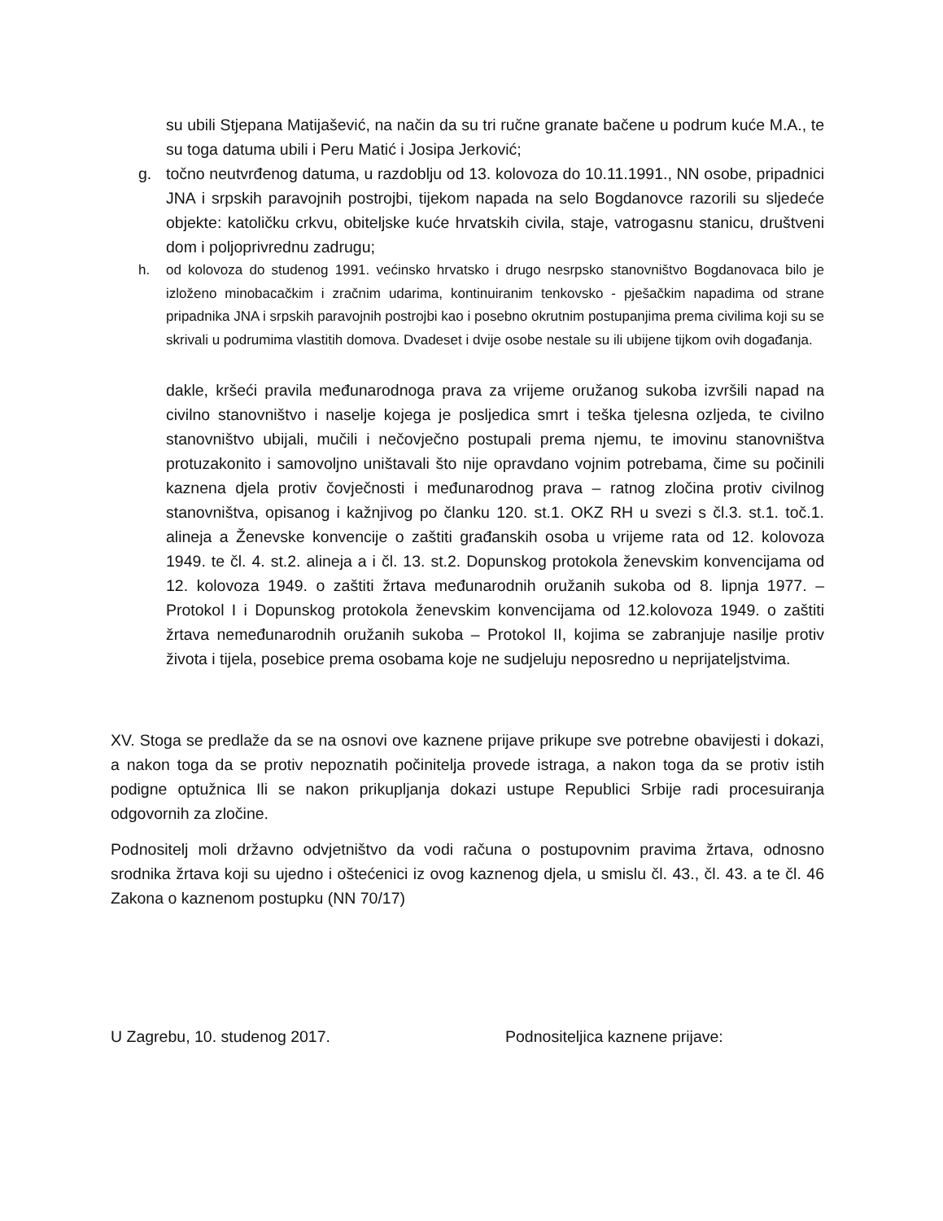su ubili Stjepana Matijašević, na način da su tri ručne granate bačene u podrum kuće M.A., te su toga datuma ubili i Peru Matić i Josipa Jerković;
g. točno neutvrđenog datuma, u razdoblju od 13. kolovoza do 10.11.1991., NN osobe, pripadnici JNA i srpskih paravojnih postrojbi, tijekom napada na selo Bogdanovce razorili su sljedeće objekte: katoličku crkvu, obiteljske kuće hrvatskih civila, staje, vatrogasnu stanicu, društveni dom i poljoprivrednu zadrugu;
h. od kolovoza do studenog 1991. većinsko hrvatsko i drugo nesrpsko stanovništvo Bogdanovaca bilo je izloženo minobacačkim i zračnim udarima, kontinuiranim tenkovsko - pješačkim napadima od strane pripadnika JNA i srpskih paravojnih postrojbi kao i posebno okrutnim postupanjima prema civilima koji su se skrivali u podrumima vlastitih domova. Dvadeset i dvije osobe nestale su ili ubijene tijkom ovih događanja.
dakle, kršeći pravila međunarodnoga prava za vrijeme oružanog sukoba izvršili napad na civilno stanovništvo i naselje kojega je posljedica smrt i teška tjelesna ozljeda, te civilno stanovništvo ubijali, mučili i nečovječno postupali prema njemu, te imovinu stanovništva protuzakonito i samovoljno uništavali što nije opravdano vojnim potrebama, čime su počinili kaznena djela protiv čovječnosti i međunarodnog prava – ratnog zločina protiv civilnog stanovništva, opisanog i kažnjivog po članku 120. st.1. OKZ RH u svezi s čl.3. st.1. toč.1. alineja a Ženevske konvencije o zaštiti građanskih osoba u vrijeme rata od 12. kolovoza 1949. te čl. 4. st.2. alineja a i čl. 13. st.2. Dopunskog protokola ženevskim konvencijama od 12. kolovoza 1949. o zaštiti žrtava međunarodnih oružanih sukoba od 8. lipnja 1977. – Protokol I i Dopunskog protokola ženevskim konvencijama od 12.kolovoza 1949. o zaštiti žrtava nemeđunarodnih oružanih sukoba – Protokol II, kojima se zabranjuje nasilje protiv života i tijela, posebice prema osobama koje ne sudjeluju neposredno u neprijateljstvima.
XV. Stoga se predlaže da se na osnovi ove kaznene prijave prikupe sve potrebne obavijesti i dokazi, a nakon toga da se protiv nepoznatih počinitelja provede istraga, a nakon toga da se protiv istih podigne optužnica Ili se nakon prikupljanja dokazi ustupe Republici Srbije radi procesuiranja odgovornih za zločine.
Podnositelj moli državno odvjetništvo da vodi računa o postupovnim pravima žrtava, odnosno srodnika žrtava koji su ujedno i oštećenici iz ovog kaznenog djela, u smislu čl. 43., čl. 43. a te čl. 46 Zakona o kaznenom postupku (NN 70/17)
U Zagrebu, 10. studenog 2017. Podnositeljica kaznene prijave: